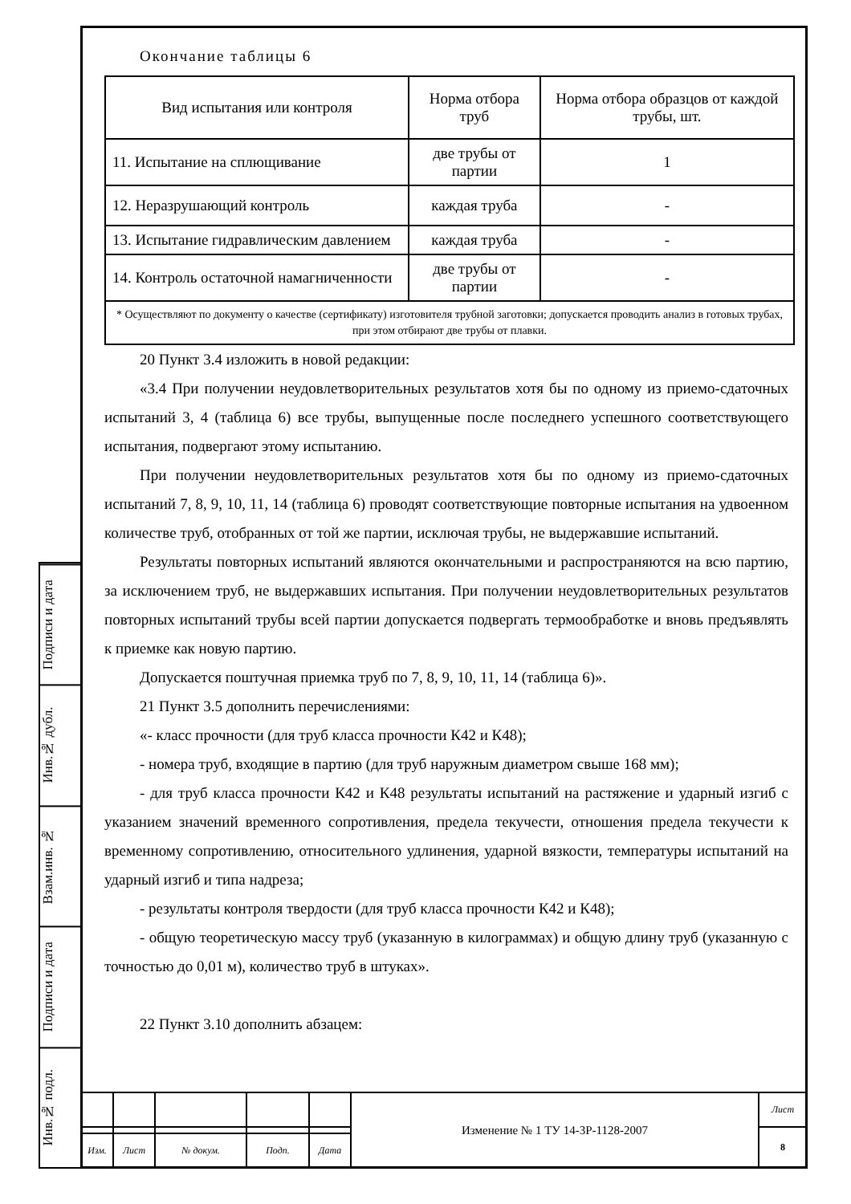Подписи и дата
Инв.№ дубл.
Взам.инв. №
Подписи и дата
Инв.№ подл.
Окончание таблицы 6
| Вид испытания или контроля | Норма отбора труб | Норма отбора образцов от каждой трубы, шт. |
| --- | --- | --- |
| 11. Испытание на сплющивание | две трубы от партии | 1 |
| 12. Неразрушающий контроль | каждая труба | - |
| 13. Испытание гидравлическим давлением | каждая труба | - |
| 14. Контроль остаточной намагниченности | две трубы от партии | - |
| * Осуществляют по документу о качестве (сертификату) изготовителя трубной заготовки; допускается проводить анализ в готовых трубах, при этом отбирают две трубы от плавки. | | |
20 Пункт 3.4 изложить в новой редакции:
«3.4 При получении неудовлетворительных результатов хотя бы по одному из приемо-сдаточных испытаний 3, 4 (таблица 6) все трубы, выпущенные после последнего успешного соответствующего испытания, подвергают этому испытанию.
При получении неудовлетворительных результатов хотя бы по одному из приемо-сдаточных испытаний 7, 8, 9, 10, 11, 14 (таблица 6) проводят соответствующие повторные испытания на удвоенном количестве труб, отобранных от той же партии, исключая трубы, не выдержавшие испытаний.
Результаты повторных испытаний являются окончательными и распространяются на всю партию, за исключением труб, не выдержавших испытания. При получении неудовлетворительных результатов повторных испытаний трубы всей партии допускается подвергать термообработке и вновь предъявлять к приемке как новую партию.
Допускается поштучная приемка труб по 7, 8, 9, 10, 11, 14 (таблица 6)».
21 Пункт 3.5 дополнить перечислениями:
«- класс прочности (для труб класса прочности К42 и К48);
- номера труб, входящие в партию (для труб наружным диаметром свыше 168 мм);
- для труб класса прочности К42 и К48 результаты испытаний на растяжение и ударный изгиб с указанием значений временного сопротивления, предела текучести, отношения предела текучести к временному сопротивлению, относительного удлинения, ударной вязкости, температуры испытаний на ударный изгиб и типа надреза;
- результаты контроля твердости (для труб класса прочности К42 и К48);
- общую теоретическую массу труб (указанную в килограммах) и общую длину труб (указанную с точностью до 0,01 м), количество труб в штуках».
22 Пункт 3.10 дополнить абзацем:
| | | | | | Изменение № 1 ТУ 14-3Р-1128-2007 | Лист |
| | | | | | | 8 |
| Изм. | Лист | № докум. | Подп. | Дата | | |